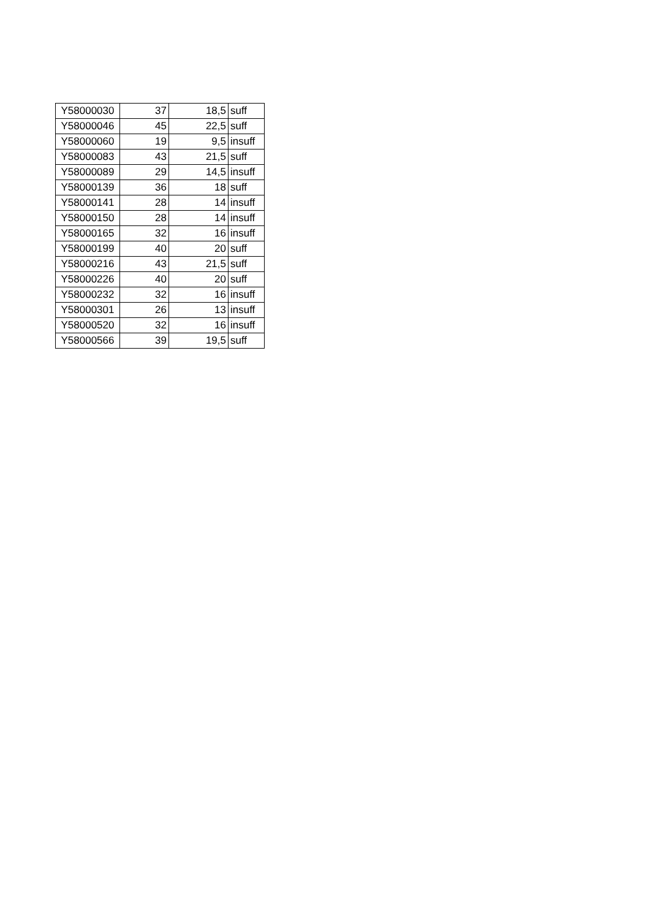| Y58000030 | 37 | 18,5 | suff |
| Y58000046 | 45 | 22,5 | suff |
| Y58000060 | 19 | 9,5 | insuff |
| Y58000083 | 43 | 21,5 | suff |
| Y58000089 | 29 | 14,5 | insuff |
| Y58000139 | 36 | 18 | suff |
| Y58000141 | 28 | 14 | insuff |
| Y58000150 | 28 | 14 | insuff |
| Y58000165 | 32 | 16 | insuff |
| Y58000199 | 40 | 20 | suff |
| Y58000216 | 43 | 21,5 | suff |
| Y58000226 | 40 | 20 | suff |
| Y58000232 | 32 | 16 | insuff |
| Y58000301 | 26 | 13 | insuff |
| Y58000520 | 32 | 16 | insuff |
| Y58000566 | 39 | 19,5 | suff |